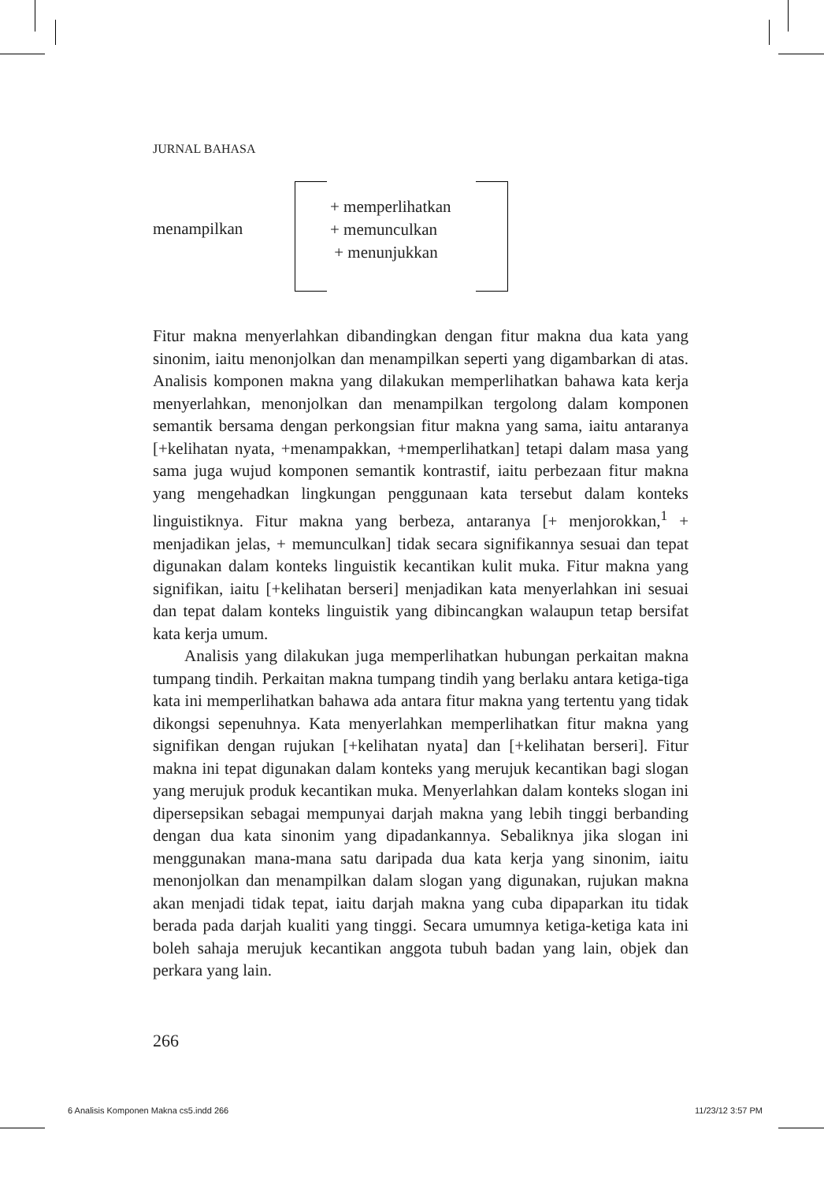JURNAL BAHASA
menampilkan
+ memperlihatkan
+ memunculkan
+ menunjukkan
Fitur makna menyerlahkan dibandingkan dengan fitur makna dua kata yang sinonim, iaitu menonjolkan dan menampilkan seperti yang digambarkan di atas. Analisis komponen makna yang dilakukan memperlihatkan bahawa kata kerja menyerlahkan, menonjolkan dan menampilkan tergolong dalam komponen semantik bersama dengan perkongsian fitur makna yang sama, iaitu antaranya [+kelihatan nyata, +menampakkan, +memperlihatkan] tetapi dalam masa yang sama juga wujud komponen semantik kontrastif, iaitu perbezaan fitur makna yang mengehadkan lingkungan penggunaan kata tersebut dalam konteks linguistiknya. Fitur makna yang berbeza, antaranya [+ menjorokkan,<sup>1</sup> + menjadikan jelas, + memunculkan] tidak secara signifikannya sesuai dan tepat digunakan dalam konteks linguistik kecantikan kulit muka. Fitur makna yang signifikan, iaitu [+kelihatan berseri] menjadikan kata menyerlahkan ini sesuai dan tepat dalam konteks linguistik yang dibincangkan walaupun tetap bersifat kata kerja umum.
Analisis yang dilakukan juga memperlihatkan hubungan perkaitan makna tumpang tindih. Perkaitan makna tumpang tindih yang berlaku antara ketiga-tiga kata ini memperlihatkan bahawa ada antara fitur makna yang tertentu yang tidak dikongsi sepenuhnya. Kata menyerlahkan memperlihatkan fitur makna yang signifikan dengan rujukan [+kelihatan nyata] dan [+kelihatan berseri]. Fitur makna ini tepat digunakan dalam konteks yang merujuk kecantikan bagi slogan yang merujuk produk kecantikan muka. Menyerlahkan dalam konteks slogan ini dipersepsikan sebagai mempunyai darjah makna yang lebih tinggi berbanding dengan dua kata sinonim yang dipadankannya. Sebaliknya jika slogan ini menggunakan mana-mana satu daripada dua kata kerja yang sinonim, iaitu menonjolkan dan menampilkan dalam slogan yang digunakan, rujukan makna akan menjadi tidak tepat, iaitu darjah makna yang cuba dipaparkan itu tidak berada pada darjah kualiti yang tinggi. Secara umumnya ketiga-ketiga kata ini boleh sahaja merujuk kecantikan anggota tubuh badan yang lain, objek dan perkara yang lain.
266
6 Analisis Komponen Makna cs5.indd 266 11/23/12 3:57 PM